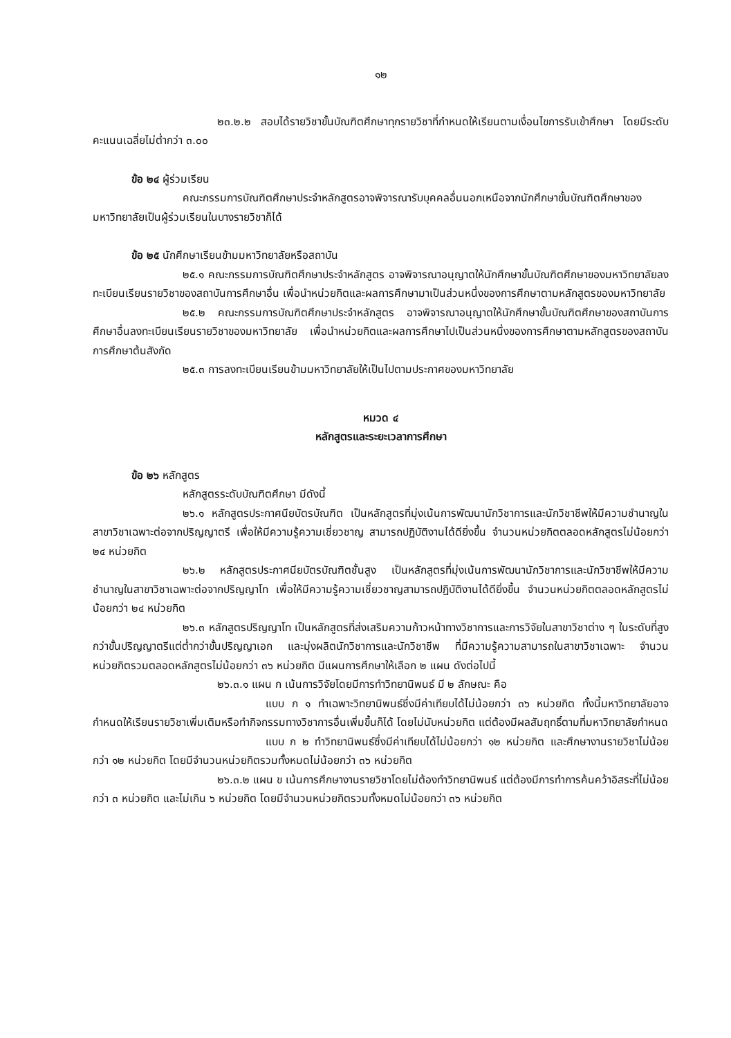๑๒
๒๓.๒.๒ สอบได้รายวิชาขั้นบัณฑิตศึกษาทุกรายวิชาที่กำหนดให้เรียนตามเงื่อนไขการรับเข้าศึกษา โดยมีระดับคะแนนเฉลี่ยไม่ต่ำกว่า ๓.๐๐
ข้อ ๒๔ ผู้ร่วมเรียน
คณะกรรมการบัณฑิตศึกษาประจำหลักสูตรอาจพิจารณารับบุคคลอื่นนอกเหนือจากนักศึกษาขั้นบัณฑิตศึกษาของมหาวิทยาลัยเป็นผู้ร่วมเรียนในบางรายวิชาก็ได้
ข้อ ๒๕ นักศึกษาเรียนข้ามมหาวิทยาลัยหรือสถาบัน
๒๕.๑ คณะกรรมการบัณฑิตศึกษาประจำหลักสูตร อาจพิจารณาอนุญาตให้นักศึกษาขั้นบัณฑิตศึกษาของมหาวิทยาลัยลงทะเบียนเรียนรายวิชาของสถาบันการศึกษาอื่น เพื่อนำหน่วยกิตและผลการศึกษามาเป็นส่วนหนึ่งของการศึกษาตามหลักสูตรของมหาวิทยาลัย
๒๕.๒ คณะกรรมการบัณฑิตศึกษาประจำหลักสูตร อาจพิจารณาอนุญาตให้นักศึกษาขั้นบัณฑิตศึกษาของสถาบันการศึกษาอื่นลงทะเบียนเรียนรายวิชาของมหาวิทยาลัย เพื่อนำหน่วยกิตและผลการศึกษาไปเป็นส่วนหนึ่งของการศึกษาตามหลักสูตรของสถาบันการศึกษาต้นสังกัด
๒๕.๓ การลงทะเบียนเรียนข้ามมหาวิทยาลัยให้เป็นไปตามประกาศของมหาวิทยาลัย
หมวด ๔
หลักสูตรและระยะเวลาการศึกษา
ข้อ ๒๖ หลักสูตร
หลักสูตรระดับบัณฑิตศึกษา มีดังนี้
๒๖.๑ หลักสูตรประกาศนียบัตรบัณฑิต เป็นหลักสูตรที่มุ่งเน้นการพัฒนานักวิชาการและนักวิชาชีพให้มีความชำนาญในสาขาวิชาเฉพาะต่อจากปริญญาตรี เพื่อให้มีความรู้ความเชี่ยวชาญ สามารถปฏิบัติงานได้ดียิ่งขึ้น จำนวนหน่วยกิตตลอดหลักสูตรไม่น้อยกว่า ๒๔ หน่วยกิต
๒๖.๒ หลักสูตรประกาศนียบัตรบัณฑิตชั้นสูง เป็นหลักสูตรที่มุ่งเน้นการพัฒนานักวิชาการและนักวิชาชีพให้มีความชำนาญในสาขาวิชาเฉพาะต่อจากปริญญาโท เพื่อให้มีความรู้ความเชี่ยวชาญสามารถปฏิบัติงานได้ดียิ่งขึ้น จำนวนหน่วยกิตตลอดหลักสูตรไม่น้อยกว่า ๒๔ หน่วยกิต
๒๖.๓ หลักสูตรปริญญาโท เป็นหลักสูตรที่ส่งเสริมความก้าวหน้าทางวิชาการและการวิจัยในสาขาวิชาต่าง ๆ ในระดับที่สูงกว่าขั้นปริญญาตรีแต่ต่ำกว่าขั้นปริญญาเอก และมุ่งผลิตนักวิชาการและนักวิชาชีพ ที่มีความรู้ความสามารถในสาขาวิชาเฉพาะ จำนวนหน่วยกิตรวมตลอดหลักสูตรไม่น้อยกว่า ๓๖ หน่วยกิต มีแผนการศึกษาให้เลือก ๒ แผน ดังต่อไปนี้
๒๖.๓.๑ แผน ก เน้นการวิจัยโดยมีการทำวิทยานิพนธ์ มี ๒ ลักษณะ คือ
แบบ ก ๑ ทำเฉพาะวิทยานิพนธ์ซึ่งมีค่าเทียบได้ไม่น้อยกว่า ๓๖ หน่วยกิต ทั้งนี้มหาวิทยาลัยอาจกำหนดให้เรียนรายวิชาเพิ่มเติมหรือทำกิจกรรมทางวิชาการอื่นเพิ่มขึ้นก็ได้ โดยไม่นับหน่วยกิต แต่ต้องมีผลสัมฤทธิ์ตามที่มหาวิทยาลัยกำหนด
แบบ ก ๒ ทำวิทยานิพนธ์ซึ่งมีค่าเทียบได้ไม่น้อยกว่า ๑๒ หน่วยกิต และศึกษางานรายวิชาไม่น้อยกว่า ๑๒ หน่วยกิต โดยมีจำนวนหน่วยกิตรวมทั้งหมดไม่น้อยกว่า ๓๖ หน่วยกิต
๒๖.๓.๒ แผน ข เน้นการศึกษางานรายวิชาโดยไม่ต้องทำวิทยานิพนธ์ แต่ต้องมีการทำการค้นคว้าอิสระที่ไม่น้อยกว่า ๓ หน่วยกิต และไม่เกิน ๖ หน่วยกิต โดยมีจำนวนหน่วยกิตรวมทั้งหมดไม่น้อยกว่า ๓๖ หน่วยกิต